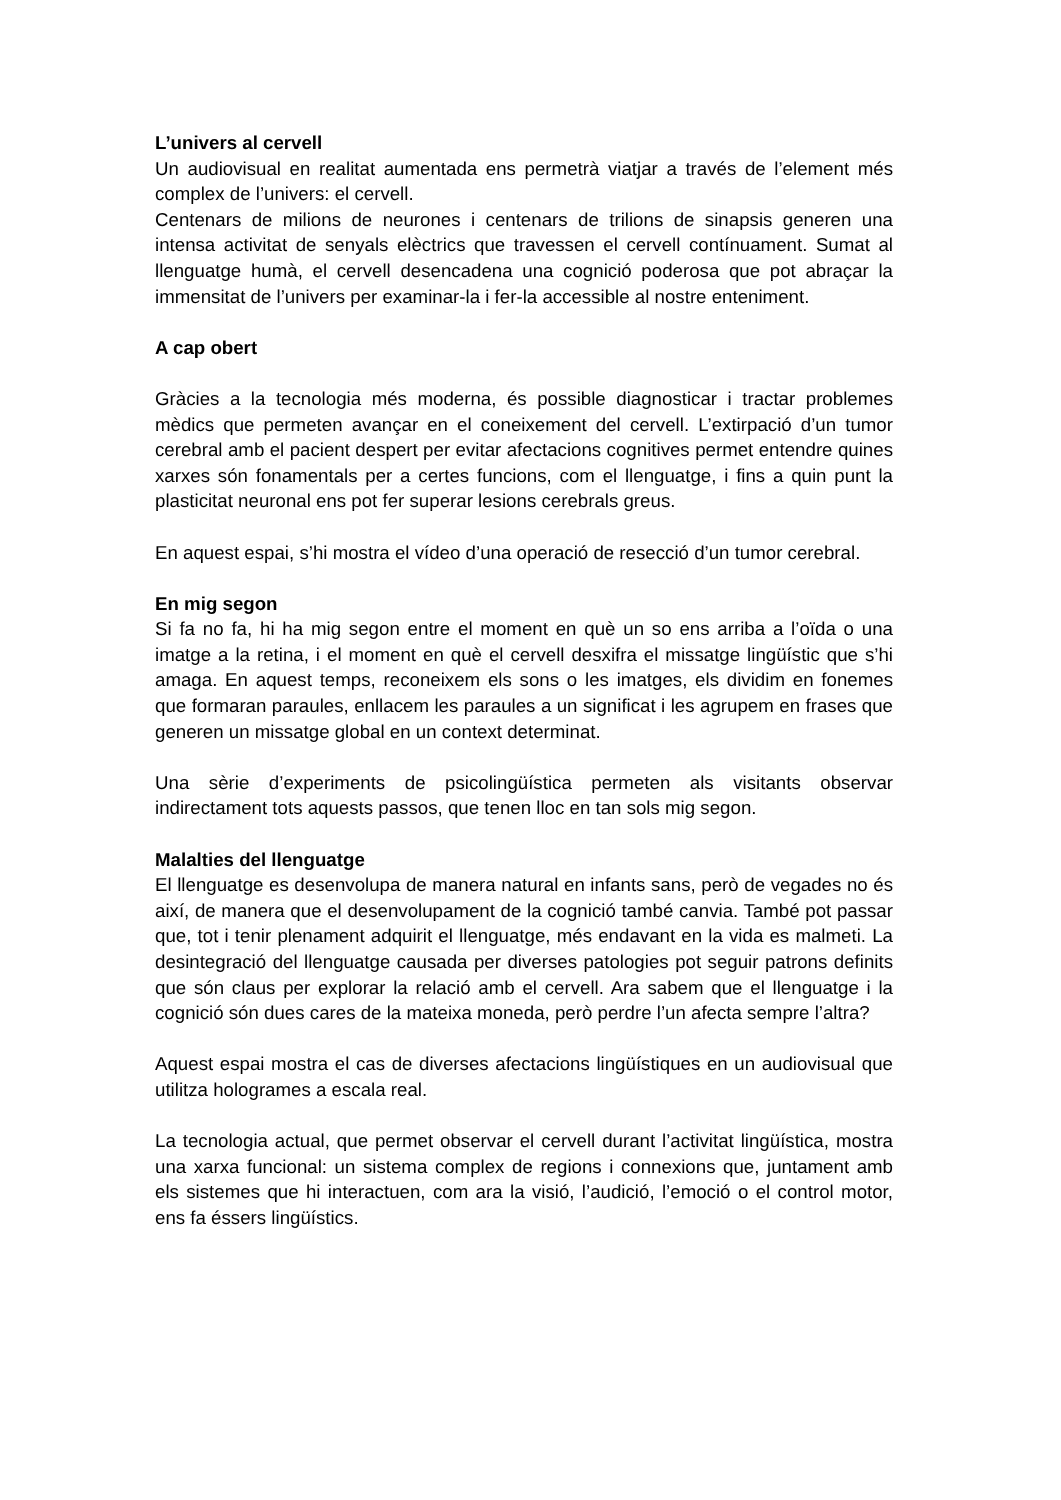L’univers al cervell
Un audiovisual en realitat aumentada ens permetrà viatjar a través de l’element més complex de l’univers: el cervell.
Centenars de milions de neurones i centenars de trilions de sinapsis generen una intensa activitat de senyals elèctrics que travessen el cervell contínuament. Sumat al llenguatge humà, el cervell desencadena una cognició poderosa que pot abraçar la immensitat de l’univers per examinar-la i fer-la accessible al nostre enteniment.
A cap obert
Gràcies a la tecnologia més moderna, és possible diagnosticar i tractar problemes mèdics que permeten avançar en el coneixement del cervell. L’extirpació d’un tumor cerebral amb el pacient despert per evitar afectacions cognitives permet entendre quines xarxes són fonamentals per a certes funcions, com el llenguatge, i fins a quin punt la plasticitat neuronal ens pot fer superar lesions cerebrals greus.
En aquest espai, s’hi mostra el vídeo d’una operació de resecció d’un tumor cerebral.
En mig segon
Si fa no fa, hi ha mig segon entre el moment en què un so ens arriba a l’oïda o una imatge a la retina, i el moment en què el cervell desxifra el missatge lingüístic que s’hi amaga. En aquest temps, reconeixem els sons o les imatges, els dividim en fonemes que formaran paraules, enllacem les paraules a un significat i les agrupem en frases que generen un missatge global en un context determinat.
Una sèrie d’experiments de psicolingüística permeten als visitants observar indirectament tots aquests passos, que tenen lloc en tan sols mig segon.
Malalties del llenguatge
El llenguatge es desenvolupa de manera natural en infants sans, però de vegades no és així, de manera que el desenvolupament de la cognició també canvia. També pot passar que, tot i tenir plenament adquirit el llenguatge, més endavant en la vida es malmeti. La desintegració del llenguatge causada per diverses patologies pot seguir patrons definits que són claus per explorar la relació amb el cervell. Ara sabem que el llenguatge i la cognició són dues cares de la mateixa moneda, però perdre l’un afecta sempre l’altra?
Aquest espai mostra el cas de diverses afectacions lingüístiques en un audiovisual que utilitza hologrames a escala real.
La tecnologia actual, que permet observar el cervell durant l’activitat lingüística, mostra una xarxa funcional: un sistema complex de regions i connexions que, juntament amb els sistemes que hi interactuen, com ara la visió, l’audició, l’emoció o el control motor, ens fa éssers lingüístics.